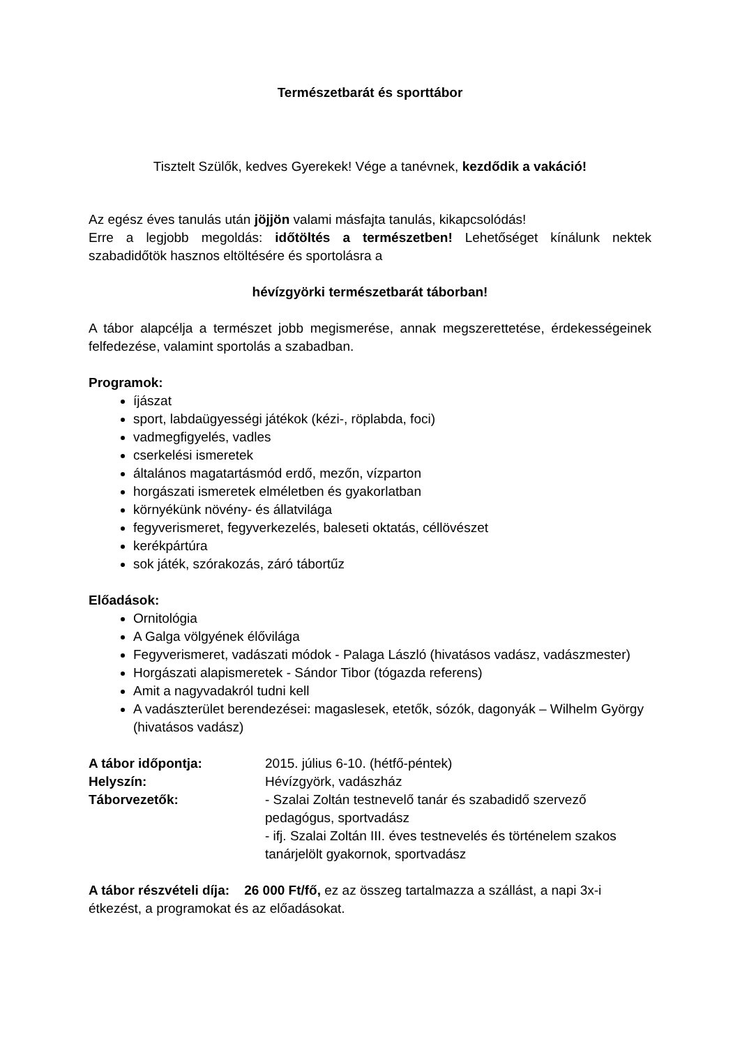Természetbarát és sporttábor
Tisztelt Szülők, kedves Gyerekek! Vége a tanévnek, kezdődik a vakáció!
Az egész éves tanulás után jöjjön valami másfajta tanulás, kikapcsolódás!
Erre a legjobb megoldás: időtöltés a természetben! Lehetőséget kínálunk nektek szabadidőtök hasznos eltöltésére és sportolásra a
hévízgyörki természetbarát táborban!
A tábor alapcélja a természet jobb megismerése, annak megszerettetése, érdekességeinek felfedezése, valamint sportolás a szabadban.
Programok:
íjászat
sport, labdaügyességi játékok (kézi-, röplabda, foci)
vadmegfigyelés, vadles
cserkelési ismeretek
általános magatartásmód erdő, mezőn, vízparton
horgászati ismeretek elméletben és gyakorlatban
környékünk növény- és állatvilága
fegyverismeret, fegyverkezelés, baleseti oktatás, céllövészet
kerékpártúra
sok játék, szórakozás, záró tábortűz
Előadások:
Ornitológia
A Galga völgyének élővilága
Fegyverismeret, vadászati módok - Palaga László (hivatásos vadász, vadászmester)
Horgászati alapismeretek - Sándor Tibor (tógazda referens)
Amit a nagyvadakról tudni kell
A vadászterület berendezései: magaslesek, etetők, sózók, dagonyák – Wilhelm György (hivatásos vadász)
A tábor időpontja: 2015. július 6-10. (hétfő-péntek) Helyszín: Hévízgyörk, vadászház Táborvezetők: - Szalai Zoltán testnevelő tanár és szabadidő szervező pedagógus, sportvadász
- ifj. Szalai Zoltán III. éves testnevelés és történelem szakos tanárjelölt gyakornok, sportvadász
A tábor részvételi díja: 26 000 Ft/fő, ez az összeg tartalmazza a szállást, a napi 3x-i étkezést, a programokat és az előadásokat.